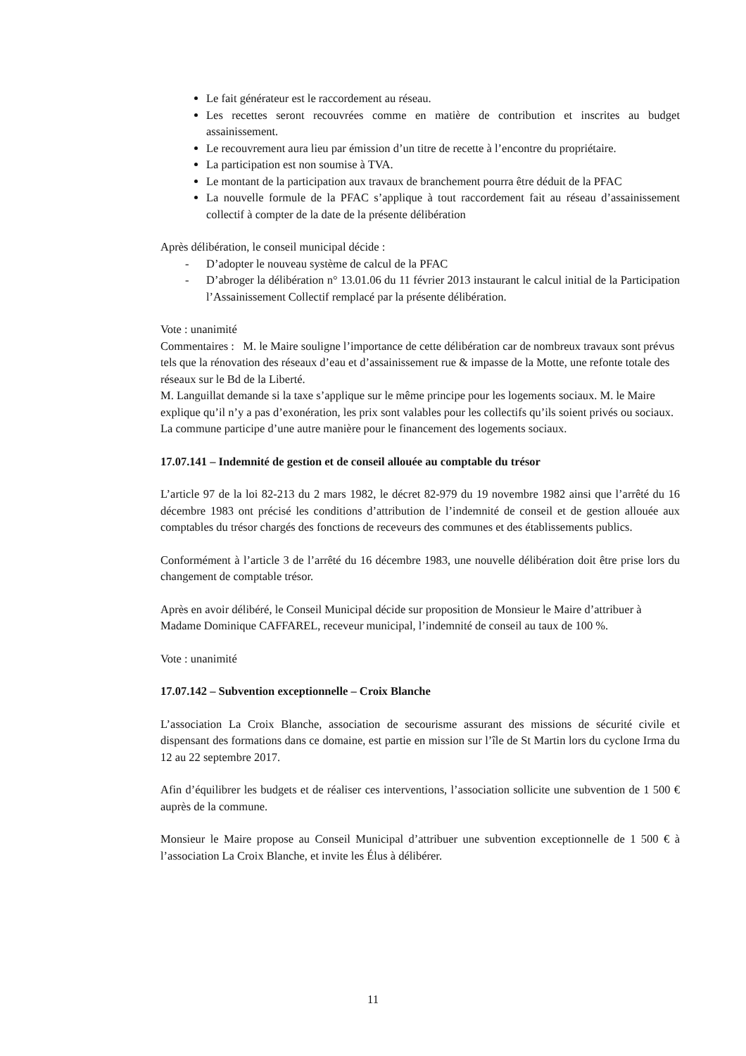Le fait générateur est le raccordement au réseau.
Les recettes seront recouvrées comme en matière de contribution et inscrites au budget assainissement.
Le recouvrement aura lieu par émission d’un titre de recette à l’encontre du propriétaire.
La participation est non soumise à TVA.
Le montant de la participation aux travaux de branchement pourra être déduit de la PFAC
La nouvelle formule de la PFAC s’applique à tout raccordement fait au réseau d’assainissement collectif à compter de la date de la présente délibération
Après délibération, le conseil municipal décide :
- D’adopter le nouveau système de calcul de la PFAC
- D’abroger la délibération n° 13.01.06 du 11 février 2013 instaurant le calcul initial de la Participation l’Assainissement Collectif remplacé par la présente délibération.
Vote : unanimité
Commentaires : M. le Maire souligne l’importance de cette délibération car de nombreux travaux sont prévus tels que la rénovation des réseaux d’eau et d’assainissement rue & impasse de la Motte, une refonte totale des réseaux sur le Bd de la Liberté.
M. Languillat demande si la taxe s’applique sur le même principe pour les logements sociaux. M. le Maire explique qu’il n’y a pas d’exonération, les prix sont valables pour les collectifs qu’ils soient privés ou sociaux. La commune participe d’une autre manière pour le financement des logements sociaux.
17.07.141 – Indemnité de gestion et de conseil allouée au comptable du trésor
L’article 97 de la loi 82-213 du 2 mars 1982, le décret 82-979 du 19 novembre 1982 ainsi que l’arrêté du 16 décembre 1983 ont précisé les conditions d’attribution de l’indemnité de conseil et de gestion allouée aux comptables du trésor chargés des fonctions de receveurs des communes et des établissements publics.
Conformément à l’article 3 de l’arrêté du 16 décembre 1983, une nouvelle délibération doit être prise lors du changement de comptable trésor.
Après en avoir délibéré, le Conseil Municipal décide sur proposition de Monsieur le Maire d’attribuer à Madame Dominique CAFFAREL, receveur municipal, l’indemnité de conseil au taux de 100 %.
Vote : unanimité
17.07.142 – Subvention exceptionnelle – Croix Blanche
L’association La Croix Blanche, association de secourisme assurant des missions de sécurité civile et dispensant des formations dans ce domaine, est partie en mission sur l’île de St Martin lors du cyclone Irma du 12 au 22 septembre 2017.
Afin d’équilibrer les budgets et de réaliser ces interventions, l’association sollicite une subvention de 1 500 € auprès de la commune.
Monsieur le Maire propose au Conseil Municipal d’attribuer une subvention exceptionnelle de 1 500 € à l’association La Croix Blanche, et invite les Élus à délibérer.
11